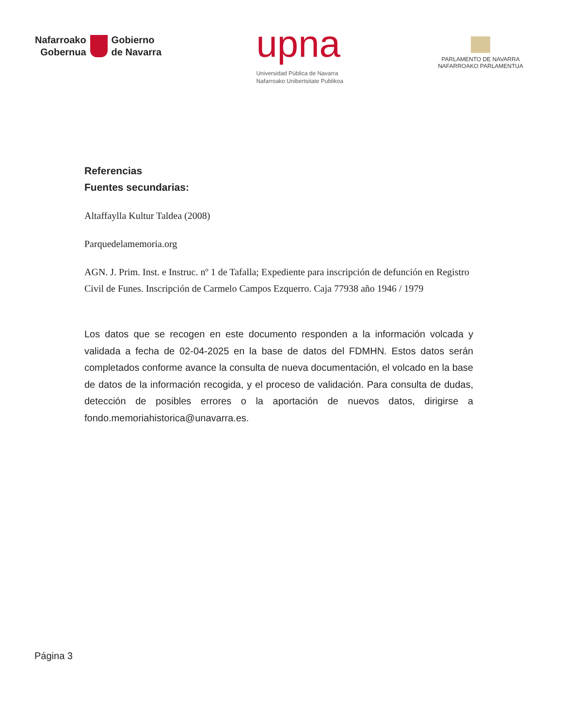Nafarroako
Gobernua
Gobierno
de Navarra
upna
Universidad Pública de Navarra
Nafarroako Unibertsitate Publikoa
PARLAMENTO DE NAVARRA
NAFARROAKO PARLAMENTUA
Referencias
Fuentes secundarias:
Altaffaylla Kultur Taldea (2008)
Parquedelamemoria.org
AGN. J. Prim. Inst. e Instruc. nº 1 de Tafalla; Expediente para inscripción de defunción en Registro Civil de Funes. Inscripción de Carmelo Campos Ezquerro. Caja 77938 año 1946 / 1979
Los datos que se recogen en este documento responden a la información volcada y validada a fecha de 02-04-2025 en la base de datos del FDMHN. Estos datos serán completados conforme avance la consulta de nueva documentación, el volcado en la base de datos de la información recogida, y el proceso de validación. Para consulta de dudas, detección de posibles errores o la aportación de nuevos datos, dirigirse a fondo.memoriahistorica@unavarra.es.
Página 3